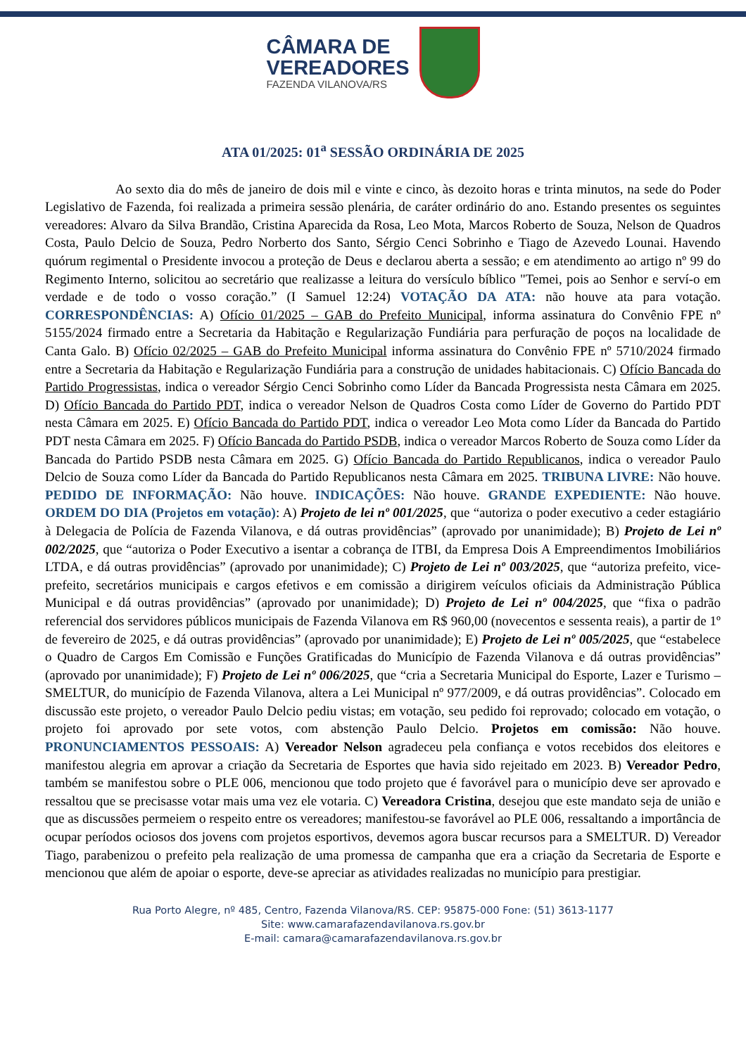CÂMARA DE
VEREADORES
FAZENDA VILANOVA/RS
ATA 01/2025: 01<sup>a</sup> SESSÃO ORDINÁRIA DE 2025
Ao sexto dia do mês de janeiro de dois mil e vinte e cinco, às dezoito horas e trinta minutos, na sede do Poder Legislativo de Fazenda, foi realizada a primeira sessão plenária, de caráter ordinário do ano. Estando presentes os seguintes vereadores: Alvaro da Silva Brandão, Cristina Aparecida da Rosa, Leo Mota, Marcos Roberto de Souza, Nelson de Quadros Costa, Paulo Delcio de Souza, Pedro Norberto dos Santo, Sérgio Cenci Sobrinho e Tiago de Azevedo Lounai. Havendo quórum regimental o Presidente invocou a proteção de Deus e declarou aberta a sessão; e em atendimento ao artigo nº 99 do Regimento Interno, solicitou ao secretário que realizasse a leitura do versículo bíblico "Temei, pois ao Senhor e serví-o em verdade e de todo o vosso coração.” (I Samuel 12:24) VOTAÇÃO DA ATA: não houve ata para votação. CORRESPONDÊNCIAS: A) Ofício 01/2025 – GAB do Prefeito Municipal, informa assinatura do Convênio FPE nº 5155/2024 firmado entre a Secretaria da Habitação e Regularização Fundiária para perfuração de poços na localidade de Canta Galo. B) Ofício 02/2025 – GAB do Prefeito Municipal informa assinatura do Convênio FPE nº 5710/2024 firmado entre a Secretaria da Habitação e Regularização Fundiária para a construção de unidades habitacionais. C) Ofício Bancada do Partido Progressistas, indica o vereador Sérgio Cenci Sobrinho como Líder da Bancada Progressista nesta Câmara em 2025. D) Ofício Bancada do Partido PDT, indica o vereador Nelson de Quadros Costa como Líder de Governo do Partido PDT nesta Câmara em 2025. E) Ofício Bancada do Partido PDT, indica o vereador Leo Mota como Líder da Bancada do Partido PDT nesta Câmara em 2025. F) Ofício Bancada do Partido PSDB, indica o vereador Marcos Roberto de Souza como Líder da Bancada do Partido PSDB nesta Câmara em 2025. G) Ofício Bancada do Partido Republicanos, indica o vereador Paulo Delcio de Souza como Líder da Bancada do Partido Republicanos nesta Câmara em 2025. TRIBUNA LIVRE: Não houve. PEDIDO DE INFORMAÇÃO: Não houve. INDICAÇÕES: Não houve. GRANDE EXPEDIENTE: Não houve. ORDEM DO DIA (Projetos em votação): A) Projeto de lei nº 001/2025, que “autoriza o poder executivo a ceder estagiário à Delegacia de Polícia de Fazenda Vilanova, e dá outras providências” (aprovado por unanimidade); B) Projeto de Lei nº 002/2025, que “autoriza o Poder Executivo a isentar a cobrança de ITBI, da Empresa Dois A Empreendimentos Imobiliários LTDA, e dá outras providências” (aprovado por unanimidade); C) Projeto de Lei nº 003/2025, que “autoriza prefeito, vice-prefeito, secretários municipais e cargos efetivos e em comissão a dirigirem veículos oficiais da Administração Pública Municipal e dá outras providências” (aprovado por unanimidade); D) Projeto de Lei nº 004/2025, que “fixa o padrão referencial dos servidores públicos municipais de Fazenda Vilanova em R$ 960,00 (novecentos e sessenta reais), a partir de 1º de fevereiro de 2025, e dá outras providências” (aprovado por unanimidade); E) Projeto de Lei nº 005/2025, que “estabelece o Quadro de Cargos Em Comissão e Funções Gratificadas do Município de Fazenda Vilanova e dá outras providências” (aprovado por unanimidade); F) Projeto de Lei nº 006/2025, que “cria a Secretaria Municipal do Esporte, Lazer e Turismo – SMELTUR, do município de Fazenda Vilanova, altera a Lei Municipal nº 977/2009, e dá outras providências”. Colocado em discussão este projeto, o vereador Paulo Delcio pediu vistas; em votação, seu pedido foi reprovado; colocado em votação, o projeto foi aprovado por sete votos, com abstenção Paulo Delcio. Projetos em comissão: Não houve. PRONUNCIAMENTOS PESSOAIS: A) Vereador Nelson agradeceu pela confiança e votos recebidos dos eleitores e manifestou alegria em aprovar a criação da Secretaria de Esportes que havia sido rejeitado em 2023. B) Vereador Pedro, também se manifestou sobre o PLE 006, mencionou que todo projeto que é favorável para o município deve ser aprovado e ressaltou que se precisasse votar mais uma vez ele votaria. C) Vereadora Cristina, desejou que este mandato seja de união e que as discussões permeiem o respeito entre os vereadores; manifestou-se favorável ao PLE 006, ressaltando a importância de ocupar períodos ociosos dos jovens com projetos esportivos, devemos agora buscar recursos para a SMELTUR. D) Vereador Tiago, parabenizou o prefeito pela realização de uma promessa de campanha que era a criação da Secretaria de Esporte e mencionou que além de apoiar o esporte, deve-se apreciar as atividades realizadas no município para prestigiar.
Rua Porto Alegre, nº 485, Centro, Fazenda Vilanova/RS. CEP: 95875-000 Fone: (51) 3613-1177
Site: www.camarafazendavilanova.rs.gov.br
E-mail: camara@camarafazendavilanova.rs.gov.br